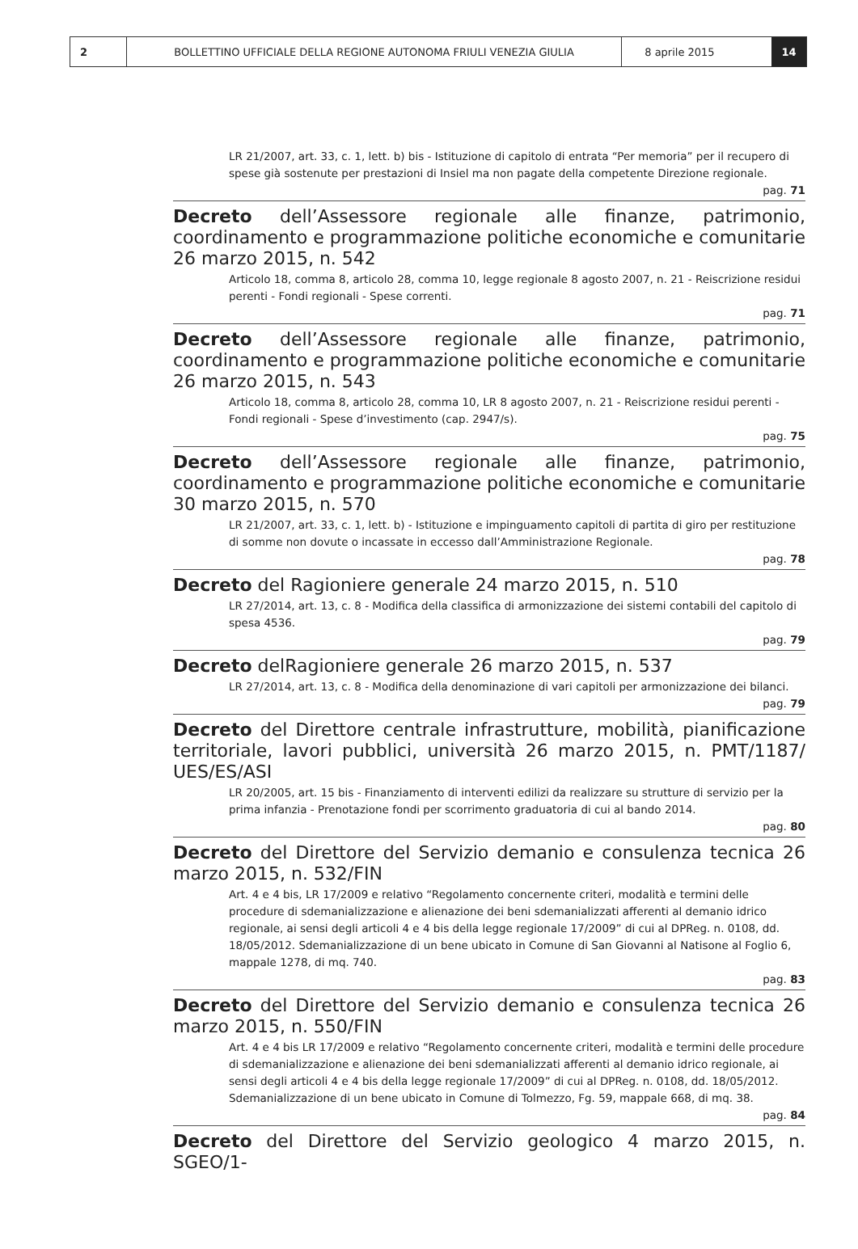2 BOLLETTINO UFFICIALE DELLA REGIONE AUTONOMA FRIULI VENEZIA GIULIA 8 aprile 2015 14
LR 21/2007, art. 33, c. 1, lett. b) bis - Istituzione di capitolo di entrata “Per memoria” per il recupero di spese già sostenute per prestazioni di Insiel ma non pagate della competente Direzione regionale.
pag. 71
Decreto dell’Assessore regionale alle finanze, patrimonio, coordinamento e programmazione politiche economiche e comunitarie 26 marzo 2015, n. 542
Articolo 18, comma 8, articolo 28, comma 10, legge regionale 8 agosto 2007, n. 21 - Reiscrizione residui perenti - Fondi regionali - Spese correnti.
pag. 71
Decreto dell’Assessore regionale alle finanze, patrimonio, coordinamento e programmazione politiche economiche e comunitarie 26 marzo 2015, n. 543
Articolo 18, comma 8, articolo 28, comma 10, LR 8 agosto 2007, n. 21 - Reiscrizione residui perenti - Fondi regionali - Spese d’investimento (cap. 2947/s).
pag. 75
Decreto dell’Assessore regionale alle finanze, patrimonio, coordinamento e programmazione politiche economiche e comunitarie 30 marzo 2015, n. 570
LR 21/2007, art. 33, c. 1, lett. b) - Istituzione e impinguamento capitoli di partita di giro per restituzione di somme non dovute o incassate in eccesso dall’Amministrazione Regionale.
pag. 78
Decreto del Ragioniere generale 24 marzo 2015, n. 510
LR 27/2014, art. 13, c. 8 - Modifica della classifica di armonizzazione dei sistemi contabili del capitolo di spesa 4536.
pag. 79
Decreto delRagioniere generale 26 marzo 2015, n. 537
LR 27/2014, art. 13, c. 8 - Modifica della denominazione di vari capitoli per armonizzazione dei bilanci.
pag. 79
Decreto del Direttore centrale infrastrutture, mobilità, pianificazione territoriale, lavori pubblici, università 26 marzo 2015, n. PMT/1187/ UES/ES/ASI
LR 20/2005, art. 15 bis - Finanziamento di interventi edilizi da realizzare su strutture di servizio per la prima infanzia - Prenotazione fondi per scorrimento graduatoria di cui al bando 2014.
pag. 80
Decreto del Direttore del Servizio demanio e consulenza tecnica 26 marzo 2015, n. 532/FIN
Art. 4 e 4 bis, LR 17/2009 e relativo “Regolamento concernente criteri, modalità e termini delle procedure di sdemanializzazione e alienazione dei beni sdemanializzati afferenti al demanio idrico regionale, ai sensi degli articoli 4 e 4 bis della legge regionale 17/2009” di cui al DPReg. n. 0108, dd. 18/05/2012. Sdemanializzazione di un bene ubicato in Comune di San Giovanni al Natisone al Foglio 6, mappale 1278, di mq. 740.
pag. 83
Decreto del Direttore del Servizio demanio e consulenza tecnica 26 marzo 2015, n. 550/FIN
Art. 4 e 4 bis LR 17/2009 e relativo “Regolamento concernente criteri, modalità e termini delle procedure di sdemanializzazione e alienazione dei beni sdemanializzati afferenti al demanio idrico regionale, ai sensi degli articoli 4 e 4 bis della legge regionale 17/2009” di cui al DPReg. n. 0108, dd. 18/05/2012. Sdemanializzazione di un bene ubicato in Comune di Tolmezzo, Fg. 59, mappale 668, di mq. 38.
pag. 84
Decreto del Direttore del Servizio geologico 4 marzo 2015, n. SGEO/1-